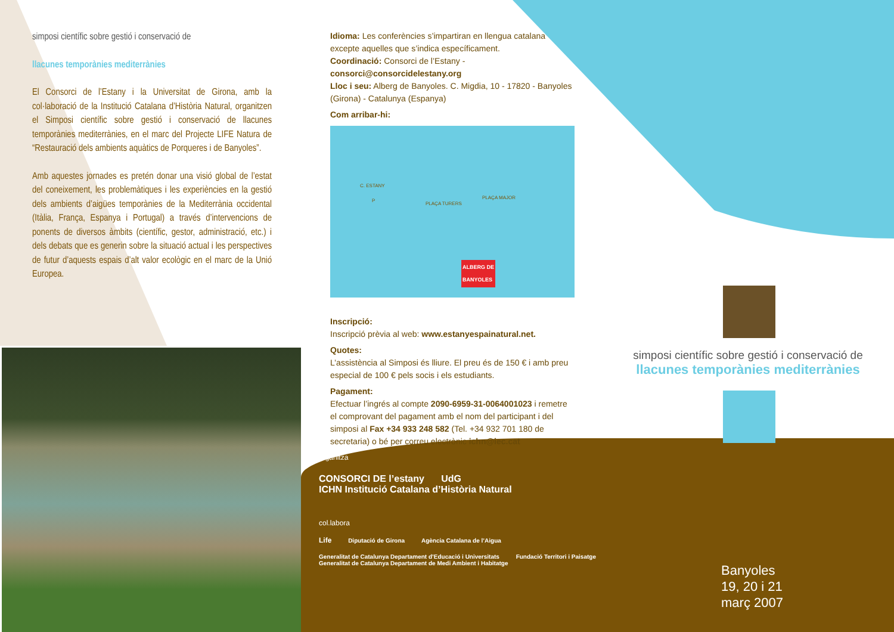simposi científic sobre gestió i conservació de
llacunes temporànies mediterrànies
El Consorci de l’Estany i la Universitat de Girona, amb la col·laboració de la Institució Catalana d’Història Natural, organitzen el Simposi científic sobre gestió i conservació de llacunes temporànies mediterrànies, en el marc del Projecte LIFE Natura de “Restauració dels ambients aquàtics de Porqueres i de Banyoles”.
Amb aquestes jornades es pretén donar una visió global de l’estat del coneixement, les problemàtiques i les experiències en la gestió dels ambients d’aigües temporànies de la Mediterrània occidental (Itàlia, França, Espanya i Portugal) a través d’intervencions de ponents de diversos àmbits (científic, gestor, administració, etc.) i dels debats que es generin sobre la situació actual i les perspectives de futur d’aquests espais d’alt valor ecològic en el marc de la Unió Europea.
Idioma: Les conferències s’impartiran en llengua catalana excepte aquelles que s’indica específicament.
Coordinació: Consorci de l’Estany - consorci@consorcidelestany.org
Lloc i seu: Alberg de Banyoles. C. Migdia, 10 - 17820 - Banyoles (Girona) - Catalunya (Espanya)
Com arribar-hi:
C. ESTANY
P
PLAÇA MAJOR
PLAÇA TURERS
ALBERG DE
BANYOLES
Inscripció:
Inscripció prèvia al web: www.estanyespainatural.net.
Quotes:
L’assistència al Simposi és lliure. El preu és de 150 € i amb preu especial de 100 € pels socis i els estudiants.
Pagament:
Efectuar l’ingrés al compte 2090-6959-31-0064001023 i remetre el comprovant del pagament amb el nom del participant i del simposi al Fax +34 933 248 582 (Tel. +34 932 701 180 de secretaria) o bé per correu electrònic ichn@iec.cat
organitza
CONSORCI DE l’estany UdG ICHN Institució Catalana d’Història Natural
col.labora
Life Diputació de Girona Agència Catalana de l’Aigua
Generalitat de Catalunya Departament d’Educació i Universitats Fundació Territori i Paisatge Generalitat de Catalunya Departament de Medi Ambient i Habitatge
simposi científic sobre gestió i conservació de
llacunes temporànies mediterrànies
Banyoles
19, 20 i 21
març 2007